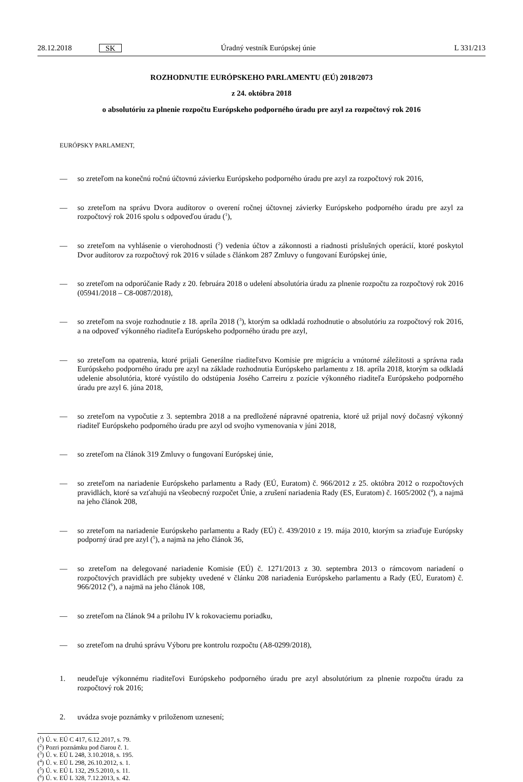28.12.2018 SK Úradný vestník Európskej únie L 331/213
ROZHODNUTIE EURÓPSKEHO PARLAMENTU (EÚ) 2018/2073
z 24. októbra 2018
o absolutóriu za plnenie rozpočtu Európskeho podporného úradu pre azyl za rozpočtový rok 2016
EURÓPSKY PARLAMENT,
— so zreteľom na konečnú ročnú účtovnú závierku Európskeho podporného úradu pre azyl za rozpočtový rok 2016,
— so zreteľom na správu Dvora audítorov o overení ročnej účtovnej závierky Európskeho podporného úradu pre azyl za rozpočtový rok 2016 spolu s odpoveďou úradu (<sup>1</sup>),
— so zreteľom na vyhlásenie o vierohodnosti (<sup>2</sup>) vedenia účtov a zákonnosti a riadnosti príslušných operácií, ktoré poskytol Dvor audítorov za rozpočtový rok 2016 v súlade s článkom 287 Zmluvy o fungovaní Európskej únie,
— so zreteľom na odporúčanie Rady z 20. februára 2018 o udelení absolutória úradu za plnenie rozpočtu za rozpočtový rok 2016 (05941/2018 – C8-0087/2018),
— so zreteľom na svoje rozhodnutie z 18. apríla 2018 (<sup>3</sup>), ktorým sa odkladá rozhodnutie o absolutóriu za rozpočtový rok 2016, a na odpoveď výkonného riaditeľa Európskeho podporného úradu pre azyl,
— so zreteľom na opatrenia, ktoré prijali Generálne riaditeľstvo Komisie pre migráciu a vnútorné záležitosti a správna rada Európskeho podporného úradu pre azyl na základe rozhodnutia Európskeho parlamentu z 18. apríla 2018, ktorým sa odkladá udelenie absolutória, ktoré vyústilo do odstúpenia Josého Carreiru z pozície výkonného riaditeľa Európskeho podporného úradu pre azyl 6. júna 2018,
— so zreteľom na vypočutie z 3. septembra 2018 a na predložené nápravné opatrenia, ktoré už prijal nový dočasný výkonný riaditeľ Európskeho podporného úradu pre azyl od svojho vymenovania v júni 2018,
— so zreteľom na článok 319 Zmluvy o fungovaní Európskej únie,
— so zreteľom na nariadenie Európskeho parlamentu a Rady (EÚ, Euratom) č. 966/2012 z 25. októbra 2012 o rozpočtových pravidlách, ktoré sa vzťahujú na všeobecný rozpočet Únie, a zrušení nariadenia Rady (ES, Euratom) č. 1605/2002 (<sup>4</sup>), a najmä na jeho článok 208,
— so zreteľom na nariadenie Európskeho parlamentu a Rady (EÚ) č. 439/2010 z 19. mája 2010, ktorým sa zriaďuje Európsky podporný úrad pre azyl (<sup>5</sup>), a najmä na jeho článok 36,
— so zreteľom na delegované nariadenie Komisie (EÚ) č. 1271/2013 z 30. septembra 2013 o rámcovom nariadení o rozpočtových pravidlách pre subjekty uvedené v článku 208 nariadenia Európskeho parlamentu a Rady (EÚ, Euratom) č. 966/2012 (<sup>6</sup>), a najmä na jeho článok 108,
— so zreteľom na článok 94 a prílohu IV k rokovaciemu poriadku,
— so zreteľom na druhú správu Výboru pre kontrolu rozpočtu (A8-0299/2018),
1. neudeľuje výkonnému riaditeľovi Európskeho podporného úradu pre azyl absolutórium za plnenie rozpočtu úradu za rozpočtový rok 2016;
2. uvádza svoje poznámky v priloženom uznesení;
(<sup>1</sup>) Ú. v. EÚ C 417, 6.12.2017, s. 79.
(<sup>2</sup>) Pozri poznámku pod čiarou č. 1.
(<sup>3</sup>) Ú. v. EÚ L 248, 3.10.2018, s. 195.
(<sup>4</sup>) Ú. v. EÚ L 298, 26.10.2012, s. 1.
(<sup>5</sup>) Ú. v. EÚ L 132, 29.5.2010, s. 11.
(<sup>6</sup>) Ú. v. EÚ L 328, 7.12.2013, s. 42.